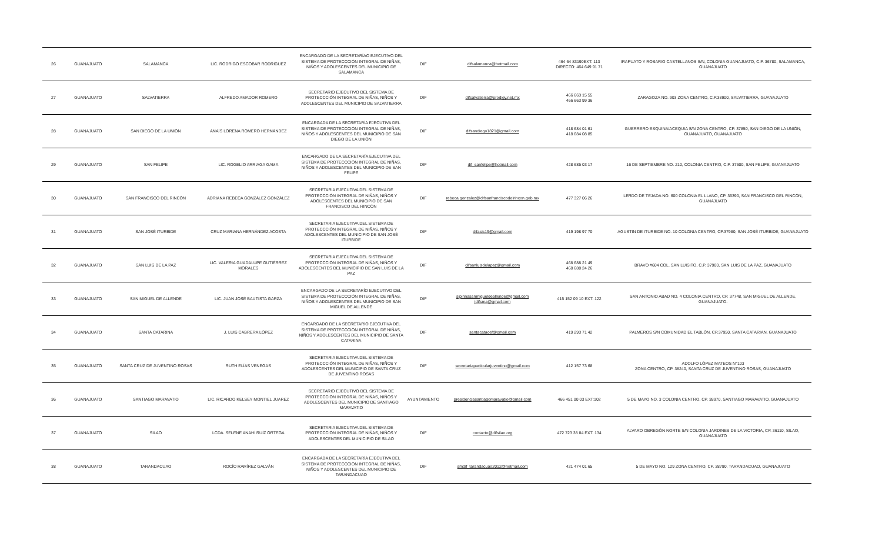| 26 | GUANAJUATO | SALAMANCA | LIC. RODRIGO ESCOBAR RODRÍGUEZ | ENCARGADO DE LA SECRETARÍAO EJECUTIVO DEL SISTEMA DE PROTECCCIÓN INTEGRAL DE NIÑAS, NIÑOS Y ADOLESCENTES DEL MUNICIPIO DE SALAMANCA | DIF | difsalamanca@hotmail.com | 464 64 83190EXT: 113 DIRECTO: 464 649 91 71 | IRAPUATO Y ROSARIO CASTELLANOS S/N, COLONIA GUANAJUATO, C.P. 36780, SALAMANCA, GUANAJUATO |
| 27 | GUANAJUATO | SALVATIERRA | ALFREDO AMADOR ROMERO | SECRETARIO EJECUTIVO DEL SISTEMA DE PROTECCCIÓN INTEGRAL DE NIÑAS, NIÑOS Y ADOLESCENTES DEL MUNICIPIO DE SALVATIERRA | DIF | difsalvatierra@prodigy.net.mx | 466 663 15 55 466 663 99 36 | ZARAGOZA NO. 903 ZONA CENTRO, C.P.38900, SALVATIERRA, GUANAJUATO |
| 28 | GUANAJUATO | SAN DIEGO DE LA UNIÓN | ANAÍS LORENA ROMERO HERNÁNDEZ | ENCARGADA DE LA SECRETARÍA EJECUTIVA DEL SISTEMA DE PROTECCCIÓN INTEGRAL DE NIÑAS, NIÑOS Y ADOLESCENTES DEL MUNICIPIO DE SAN DIEGO DE LA UNIÓN | DIF | difsandiego1821@gmail.com | 418 684 01 61 418 684 08 85 | GUERRERO ESQUINA/ACEQUIA S/N ZONA CENTRO, CP. 37850, SAN DIEGO DE LA UNIÓN, GUANAJUATO, GUANAJUATO |
| 29 | GUANAJUATO | SAN FELIPE | LIC. ROGELIO ARRIAGA GAMA | ENCARGADO DE LA SECRETARÍA EJECUTIVA DEL SISTEMA DE PROTECCCIÓN INTEGRAL DE NIÑAS, NIÑOS Y ADOLESCENTES DEL MUNICIPIO DE SAN FELIPE | DIF | dif_sanfelipe@hotmail.com | 428 685 03 17 | 16 DE SEPTIEMBRE NO. 210, COLONIA CENTRO, C.P. 37600, SAN FELIPE, GUANAJUATO |
| 30 | GUANAJUATO | SAN FRANCISCO DEL RINCÓN | ADRIANA REBECA GONZÁLEZ GONZÁLEZ | SECRETARIA EJECUTIVA DEL SISTEMA DE PROTECCCIÓN INTEGRAL DE NIÑAS, NIÑOS Y ADOLESCENTES DEL MUNICIPIO DE SAN FRANCISCO DEL RINCÓN | DIF | rebeca.gonzalez@difsanfranciscodelrincon.gob.mx | 477 327 06 26 | LERDO DE TEJADA NO. 600 COLONIA EL LLANO, CP. 36390, SAN FRANCISCO DEL RINCÓN, GUANAJUATO |
| 31 | GUANAJUATO | SAN JOSÉ ITURBIDE | CRUZ MARIANA HERNÁNDEZ ACOSTA | SECRETARIA EJECUTIVA DEL SISTEMA DE PROTECCCIÓN INTEGRAL DE NIÑAS, NIÑOS Y ADOLESCENTES DEL MUNICIPIO DE SAN JOSÉ ITURBIDE | DIF | difasis19@gmail.com | 419 198 97 70 | AGUSTIN DE ITURBIDE NO. 10 COLONIA CENTRO, CP.37980, SAN JOSÉ ITURBIDE, GUANAJUATO |
| 32 | GUANAJUATO | SAN LUIS DE LA PAZ | LIC. VALERIA GUADALUPE GUTIÉRREZ MORALES | SECRETARIA EJECUTIVA DEL SISTEMA DE PROTECCCIÓN INTEGRAL DE NIÑAS, NIÑOS Y ADOLESCENTES DEL MUNICIPIO DE SAN LUIS DE LA PAZ | DIF | difsanluisdelapaz@gmail.com | 468 688 21 49 468 688 24 26 | BRAVO #604 COL. SAN LUISITO, C.P. 37900, SAN LUIS DE LA PAZ, GUANAJUATO |
| 33 | GUANAJUATO | SAN MIGUEL DE ALLENDE | LIC. JUAN JOSÉ BAUTISTA GARZA | ENCARGADO DE LA SECRETARÍO EJECUTIVO DEL SISTEMA DE PROTECCCIÓN INTEGRAL DE NIÑAS, NIÑOS Y ADOLESCENTES DEL MUNICIPIO DE SAN MIGUEL DE ALLENDE | DIF | sipinnasanmigueldeallende@gmail.com jdifsma@gmail.com | 415 152 09 10 EXT: 122 | SAN ANTONIO ABAD NO. 4 COLONIA CENTRO, CP. 37748, SAN MIGUEL DE ALLENDE, GUANAJUATO. |
| 34 | GUANAJUATO | SANTA CATARINA | J. LUIS CABRERA LÓPEZ | ENCARGADO DE LA SECRETARÍO EJECUTIVA DEL SISTEMA DE PROTECCCIÓN INTEGRAL DE NIÑAS, NIÑOS Y ADOLESCENTES DEL MUNICIPIO DE SANTA CATARINA | DIF | santacatacef@gmail.com | 419 293 71 42 | PALMEROS S/N COMUNIDAD EL TABLÓN, CP.37950, SANTA CATARIAN, GUANAJUATO |
| 35 | GUANAJUATO | SANTA CRUZ DE JUVENTINO ROSAS | RUTH ELÍAS VENEGAS | SECRETARIA EJECUTIVA DEL SISTEMA DE PROTECCCIÓN INTEGRAL DE NIÑAS, NIÑOS Y ADOLESCENTES DEL MUNICIPIO DE SANTA CRUZ DE JUVENTINO ROSAS | DIF | secretariaparticularjuventino@gmail.com | 412 157 73 68 | ADOLFO LÓPEZ MATEOS N°103 ZONA CENTRO, CP. 38240, SANTA CRUZ DE JUVENTINO ROSAS, GUANAJUATO |
| 36 | GUANAJUATO | SANTIAGO MARAVATIO | LIC. RICARDO KELSEY MONTIEL JUAREZ | SECRETARIO EJECUTIVO DEL SISTEMA DE PROTECCCIÓN INTEGRAL DE NIÑAS, NIÑOS Y ADOLESCENTES DEL MUNICIPIO DE SANTIAGO MARAVATIO | AYUNTAMIENTO | presidenciasantiagomaravatio@gmail.com | 466 451 00 03 EXT:102 | 5 DE MAYO NO. 3 COLONIA CENTRO, CP. 38970, SANTIAGO MARAVATIO, GUANAJUATO |
| 37 | GUANAJUATO | SILAO | LCDA. SELENE ANAHÍ RUÍZ ORTEGA | SECRETARIA EJECUTIVA DEL SISTEMA DE PROTECCCIÓN INTEGRAL DE NIÑAS, NIÑOS Y ADOLESCENTES DEL MUNICIPIO DE SILAO | DIF | contacto@difsilao.org | 472 723 38 84 EXT. 134 | ALVARO OBREGÓN NORTE S/N COLONIA JARDINES DE LA VICTORIA, CP. 36110, SILAO, GUANAJUATO |
| 38 | GUANAJUATO | TARANDACUAO | ROCÍO RAMÍREZ GALVÁN | ENCARGADA DE LA SECRETARÍA EJECUTIVA DEL SISTEMA DE PROTECCCIÓN INTEGRAL DE NIÑAS, NIÑOS Y ADOLESCENTES DEL MUNICIPIO DE TARANDACUAO | DIF | smdif_tarandacuao2012@hotmail.com | 421 474 01 65 | 5 DE MAYO NO. 129 ZONA CENTRO, CP. 38790, TARANDACUAO, GUANAJUATO |